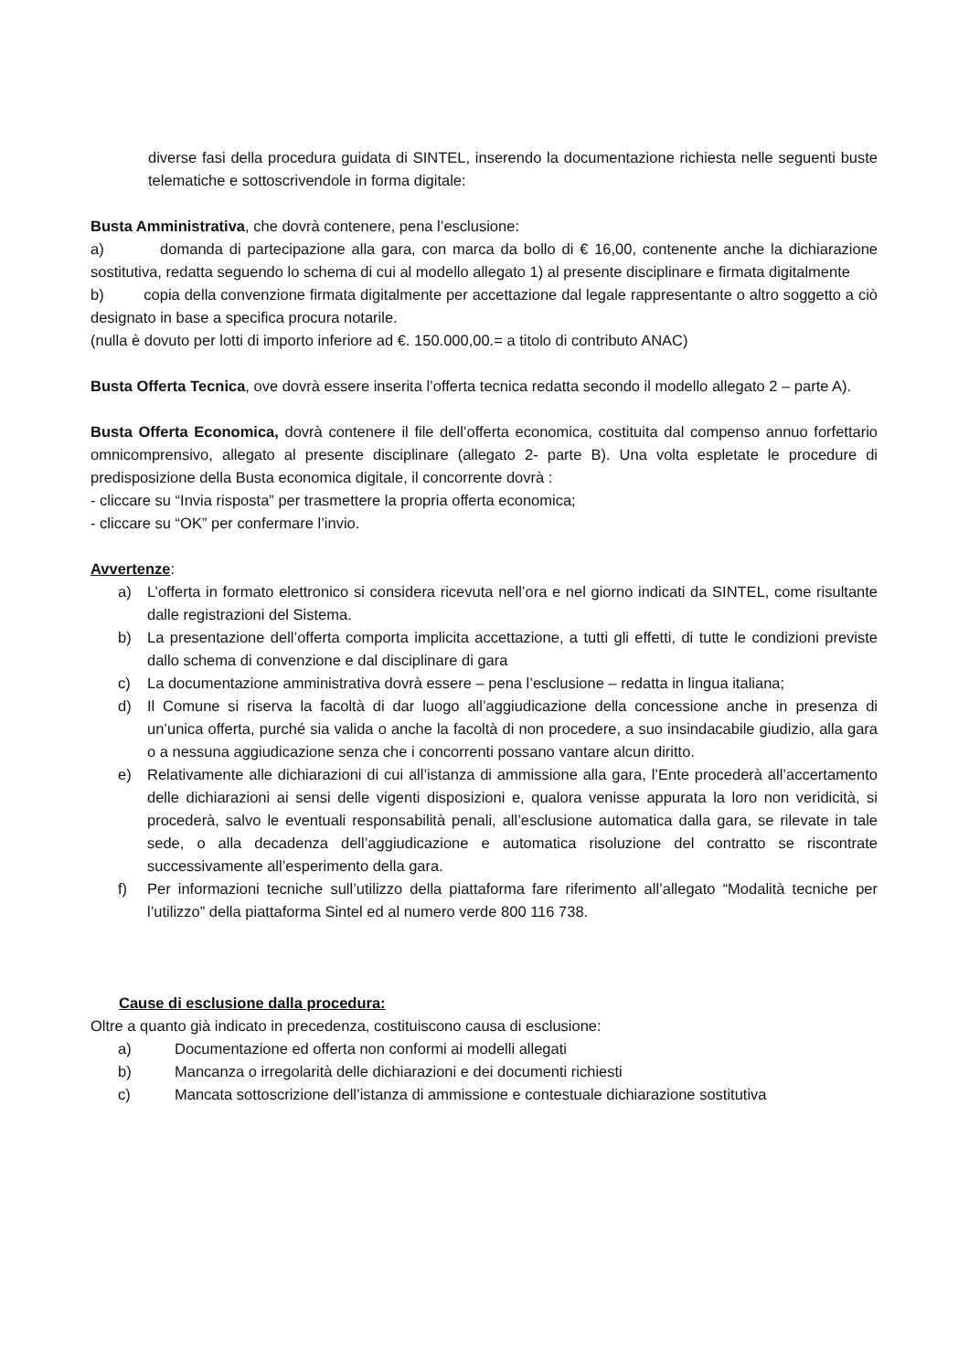diverse fasi della procedura guidata di SINTEL, inserendo la documentazione richiesta nelle seguenti buste telematiche e sottoscrivendole in forma digitale:
Busta Amministrativa, che dovrà contenere, pena l’esclusione:
a) domanda di partecipazione alla gara, con marca da bollo di € 16,00, contenente anche la dichiarazione sostitutiva, redatta seguendo lo schema di cui al modello allegato 1) al presente disciplinare e firmata digitalmente
b) copia della convenzione firmata digitalmente per accettazione dal legale rappresentante o altro soggetto a ciò designato in base a specifica procura notarile.
(nulla è dovuto per lotti di importo inferiore ad €. 150.000,00.= a titolo di contributo ANAC)
Busta Offerta Tecnica, ove dovrà essere inserita l’offerta tecnica redatta secondo il modello allegato 2 – parte A).
Busta Offerta Economica, dovrà contenere il file dell’offerta economica, costituita dal compenso annuo forfettario omnicomprensivo, allegato al presente disciplinare (allegato 2- parte B). Una volta espletate le procedure di predisposizione della Busta economica digitale, il concorrente dovrà :
- cliccare su “Invia risposta” per trasmettere la propria offerta economica;
- cliccare su “OK” per confermare l’invio.
Avvertenze:
a) L’offerta in formato elettronico si considera ricevuta nell’ora e nel giorno indicati da SINTEL, come risultante dalle registrazioni del Sistema.
b) La presentazione dell’offerta comporta implicita accettazione, a tutti gli effetti, di tutte le condizioni previste dallo schema di convenzione e dal disciplinare di gara
c) La documentazione amministrativa dovrà essere – pena l’esclusione – redatta in lingua italiana;
d) Il Comune si riserva la facoltà di dar luogo all’aggiudicazione della concessione anche in presenza di un’unica offerta, purché sia valida o anche la facoltà di non procedere, a suo insindacabile giudizio, alla gara o a nessuna aggiudicazione senza che i concorrenti possano vantare alcun diritto.
e) Relativamente alle dichiarazioni di cui all’istanza di ammissione alla gara, l’Ente procederà all’accertamento delle dichiarazioni ai sensi delle vigenti disposizioni e, qualora venisse appurata la loro non veridicità, si procederà, salvo le eventuali responsabilità penali, all’esclusione automatica dalla gara, se rilevate in tale sede, o alla decadenza dell’aggiudicazione e automatica risoluzione del contratto se riscontrate successivamente all’esperimento della gara.
f) Per informazioni tecniche sull’utilizzo della piattaforma fare riferimento all’allegato “Modalità tecniche per l’utilizzo” della piattaforma Sintel ed al numero verde 800 116 738.
Cause di esclusione dalla procedura:
Oltre a quanto già indicato in precedenza, costituiscono causa di esclusione:
a) Documentazione ed offerta non conformi ai modelli allegati
b) Mancanza o irregolarità delle dichiarazioni e dei documenti richiesti
c) Mancata sottoscrizione dell’istanza di ammissione e contestuale dichiarazione sostitutiva